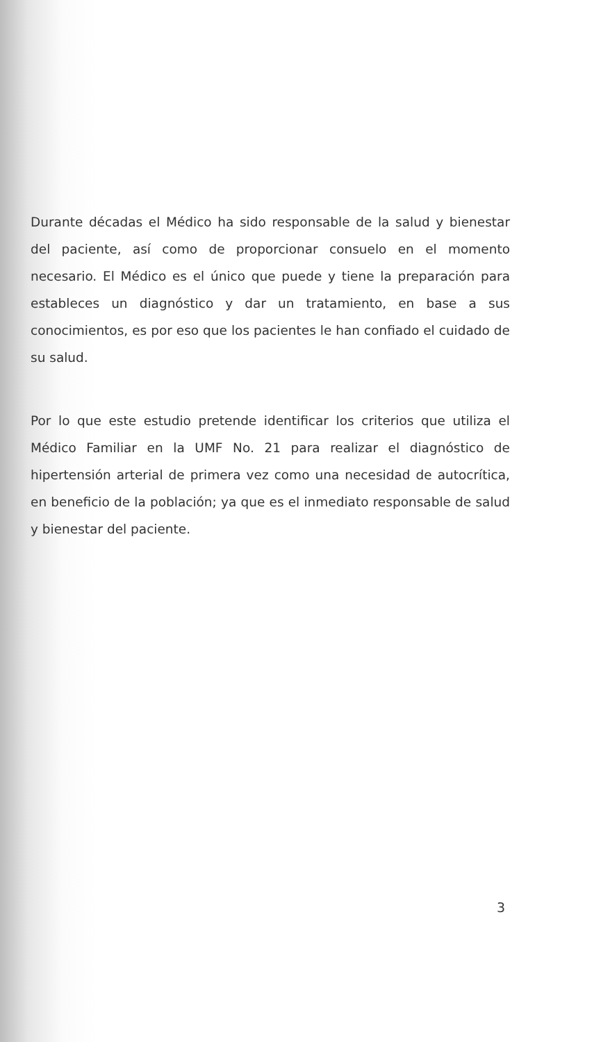Durante décadas el Médico ha sido responsable de la salud y bienestar del paciente, así como de proporcionar consuelo en el momento necesario. El Médico es el único que puede y tiene la preparación para estableces un diagnóstico y dar un tratamiento, en base a sus conocimientos, es por eso que los pacientes le han confiado el cuidado de su salud.
Por lo que este estudio pretende identificar los criterios que utiliza el Médico Familiar en la UMF No. 21 para realizar el diagnóstico de hipertensión arterial de primera vez como una necesidad de autocrítica, en beneficio de la población; ya que es el inmediato responsable de salud y bienestar del paciente.
3